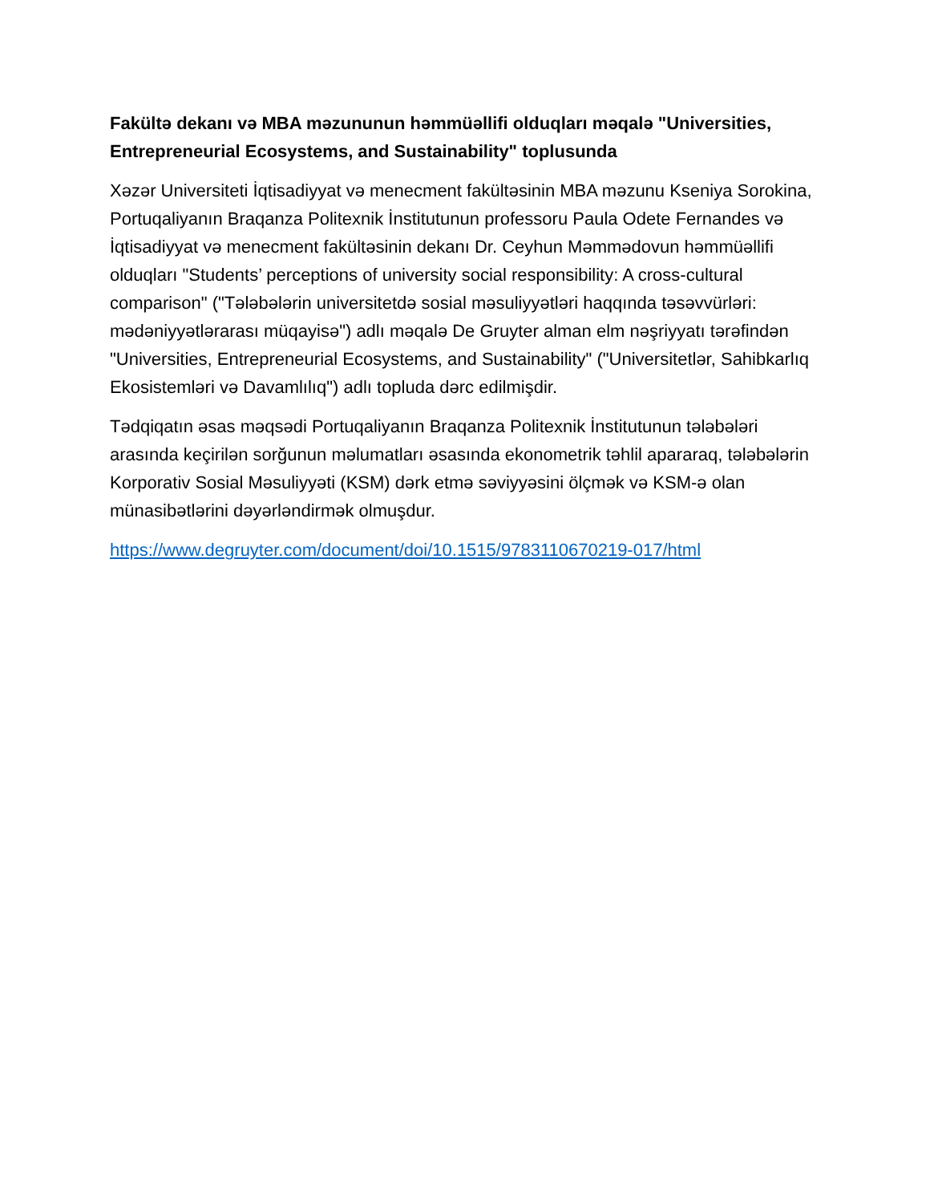Fakültə dekanı və MBA məzununun həmmüəllifi olduqları məqalə "Universities, Entrepreneurial Ecosystems, and Sustainability" toplusunda
Xəzər Universiteti İqtisadiyyat və menecment fakültəsinin MBA məzunu Kseniya Sorokina, Portuqaliyanın Braqanza Politexnik İnstitutunun professoru Paula Odete Fernandes və İqtisadiyyat və menecment fakültəsinin dekanı Dr. Ceyhun Məmmədovun həmmüəllifi olduqları "Students’ perceptions of university social responsibility: A cross-cultural comparison" ("Tələbələrin universitetdə sosial məsuliyyətləri haqqında təsəvvürləri: mədəniyyətlərarası müqayisə") adlı məqalə De Gruyter alman elm nəşriyyatı tərəfindən "Universities, Entrepreneurial Ecosystems, and Sustainability" ("Universitetlər, Sahibkarlıq Ekosistemləri və Davamlılıq") adlı topluda dərc edilmişdir.
Tədqiqatın əsas məqsədi Portuqaliyanın Braqanza Politexnik İnstitutunun tələbələri arasında keçirilən sorğunun məlumatları əsasında ekonometrik təhlil apararaq, tələbələrin Korporativ Sosial Məsuliyyəti (KSM) dərk etmə səviyyəsini ölçmək və KSM-ə olan münasibətlərini dəyərləndirmək olmuşdur.
https://www.degruyter.com/document/doi/10.1515/9783110670219-017/html